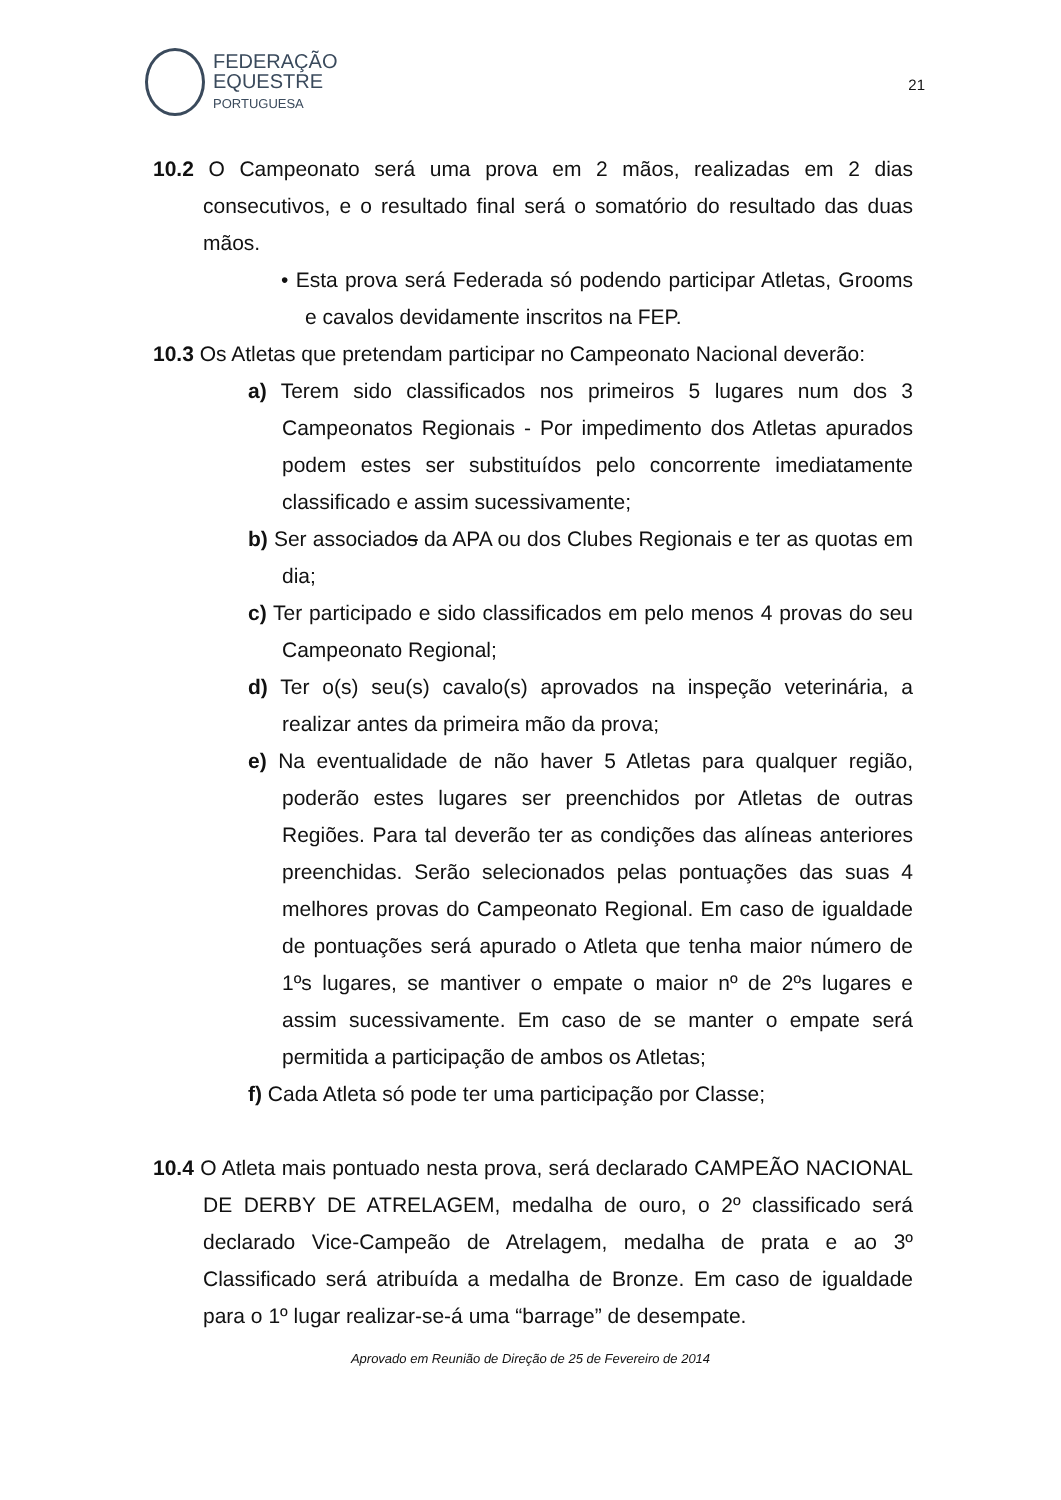FEDERAÇÃO
EQUESTRE
PORTUGUESA
21
10.2 O Campeonato será uma prova em 2 mãos, realizadas em 2 dias consecutivos, e o resultado final será o somatório do resultado das duas mãos.
• Esta prova será Federada só podendo participar Atletas, Grooms e cavalos devidamente inscritos na FEP.
10.3 Os Atletas que pretendam participar no Campeonato Nacional deverão:
a) Terem sido classificados nos primeiros 5 lugares num dos 3 Campeonatos Regionais - Por impedimento dos Atletas apurados podem estes ser substituídos pelo concorrente imediatamente classificado e assim sucessivamente;
b) Ser associados da APA ou dos Clubes Regionais e ter as quotas em dia;
c) Ter participado e sido classificados em pelo menos 4 provas do seu Campeonato Regional;
d) Ter o(s) seu(s) cavalo(s) aprovados na inspeção veterinária, a realizar antes da primeira mão da prova;
e) Na eventualidade de não haver 5 Atletas para qualquer região, poderão estes lugares ser preenchidos por Atletas de outras Regiões. Para tal deverão ter as condições das alíneas anteriores preenchidas. Serão selecionados pelas pontuações das suas 4 melhores provas do Campeonato Regional. Em caso de igualdade de pontuações será apurado o Atleta que tenha maior número de 1ºs lugares, se mantiver o empate o maior nº de 2ºs lugares e assim sucessivamente. Em caso de se manter o empate será permitida a participação de ambos os Atletas;
f) Cada Atleta só pode ter uma participação por Classe;
10.4 O Atleta mais pontuado nesta prova, será declarado CAMPEÃO NACIONAL DE DERBY DE ATRELAGEM, medalha de ouro, o 2º classificado será declarado Vice-Campeão de Atrelagem, medalha de prata e ao 3º Classificado será atribuída a medalha de Bronze. Em caso de igualdade para o 1º lugar realizar-se-á uma “barrage” de desempate.
Aprovado em Reunião de Direção de 25 de Fevereiro de 2014